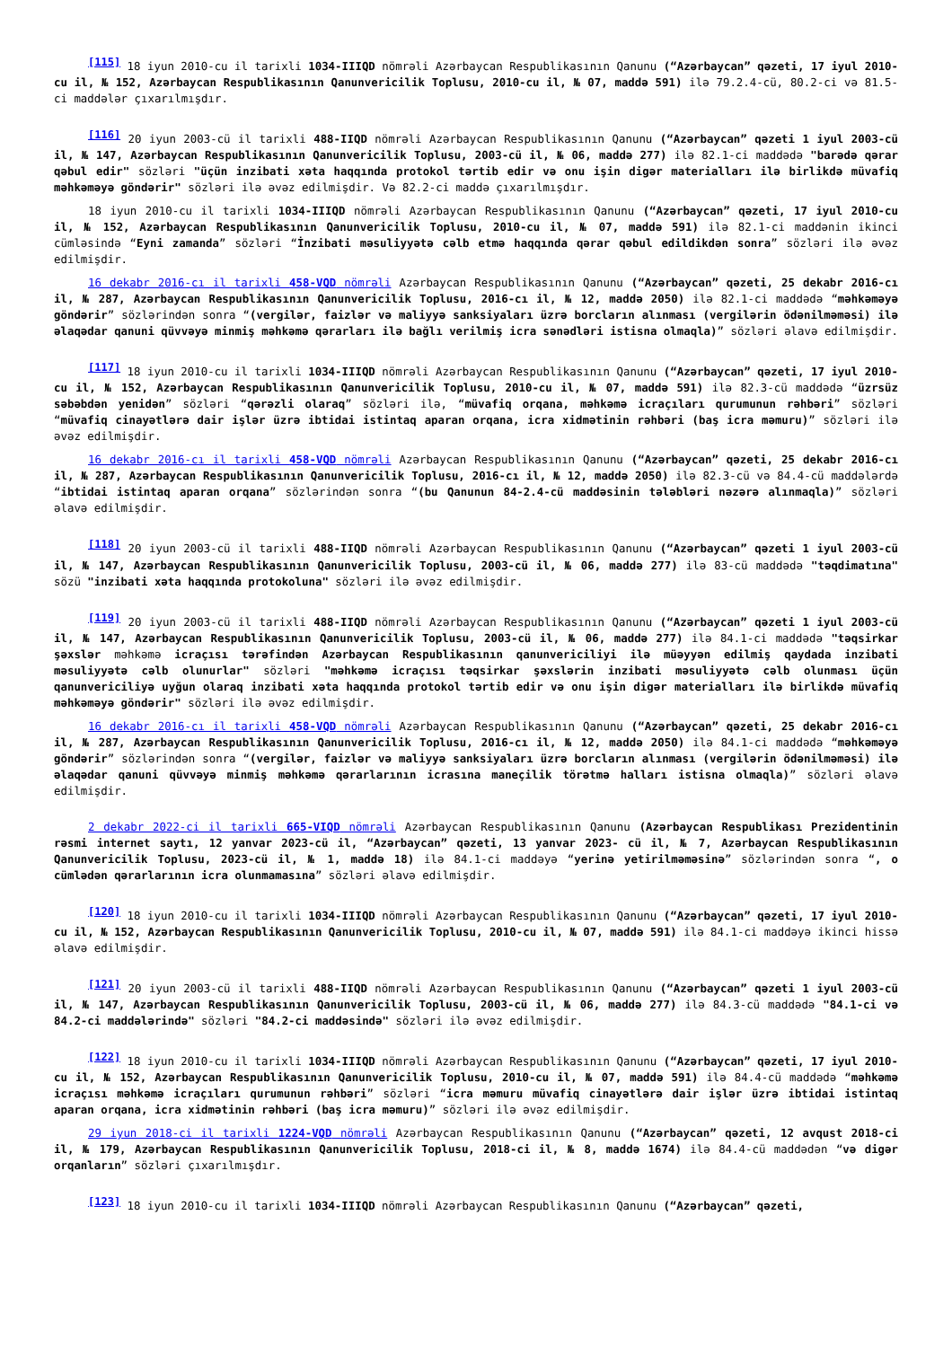<sup>[115]</sup> 18 iyun 2010-cu il tarixli 1034-IIIQD nömrəli Azərbaycan Respublikasının Qanunu (“Azərbaycan” qəzeti, 17 iyul 2010-cu il, № 152, Azərbaycan Respublikasının Qanunvericilik Toplusu, 2010-cu il, № 07, maddə 591) ilə 79.2.4-cü, 80.2-ci və 81.5-ci maddələr çıxarılmışdır.
<sup>[116]</sup> 20 iyun 2003-cü il tarixli 488-IIQD nömrəli Azərbaycan Respublikasının Qanunu (“Azərbaycan” qəzeti 1 iyul 2003-cü il, № 147, Azərbaycan Respublikasının Qanunvericilik Toplusu, 2003-cü il, № 06, maddə 277) ilə 82.1-ci maddədə "barədə qərar qəbul edir" sözləri "üçün inzibati xəta haqqında protokol tərtib edir və onu işin digər materialları ilə birlikdə müvafiq məhkəməyə göndərir" sözləri ilə əvəz edilmişdir. Və 82.2-ci maddə çıxarılmışdır.
18 iyun 2010-cu il tarixli 1034-IIIQD nömrəli Azərbaycan Respublikasının Qanunu (“Azərbaycan” qəzeti, 17 iyul 2010-cu il, № 152, Azərbaycan Respublikasının Qanunvericilik Toplusu, 2010-cu il, № 07, maddə 591) ilə 82.1-ci maddənin ikinci cümləsində “Eyni zamanda” sözləri “İnzibati məsuliyyətə cəlb etmə haqqında qərar qəbul edildikdən sonra” sözləri ilə əvəz edilmişdir.
16 dekabr 2016-cı il tarixli 458-VQD nömrəli Azərbaycan Respublikasının Qanunu (“Azərbaycan” qəzeti, 25 dekabr 2016-cı il, № 287, Azərbaycan Respublikasının Qanunvericilik Toplusu, 2016-cı il, № 12, maddə 2050) ilə 82.1-ci maddədə “məhkəməyə göndərir” sözlərindən sonra “(vergilər, faizlər və maliyyə sanksiyaları üzrə borcların alınması (vergilərin ödənilməməsi) ilə əlaqədar qanuni qüvvəyə minmiş məhkəmə qərarları ilə bağlı verilmiş icra sənədləri istisna olmaqla)” sözləri əlavə edilmişdir.
<sup>[117]</sup> 18 iyun 2010-cu il tarixli 1034-IIIQD nömrəli Azərbaycan Respublikasının Qanunu (“Azərbaycan” qəzeti, 17 iyul 2010-cu il, № 152, Azərbaycan Respublikasının Qanunvericilik Toplusu, 2010-cu il, № 07, maddə 591) ilə 82.3-cü maddədə “üzrsüz səbəbdən yenidən” sözləri “qərəzli olaraq” sözləri ilə, “müvafiq orqana, məhkəmə icraçıları qurumunun rəhbəri” sözləri “müvafiq cinayətlərə dair işlər üzrə ibtidai istintaq aparan orqana, icra xidmətinin rəhbəri (baş icra məmuru)” sözləri ilə əvəz edilmişdir.
16 dekabr 2016-cı il tarixli 458-VQD nömrəli Azərbaycan Respublikasının Qanunu (“Azərbaycan” qəzeti, 25 dekabr 2016-cı il, № 287, Azərbaycan Respublikasının Qanunvericilik Toplusu, 2016-cı il, № 12, maddə 2050) ilə 82.3-cü və 84.4-cü maddələrdə “ibtidai istintaq aparan orqana” sözlərindən sonra “(bu Qanunun 84-2.4-cü maddəsinin tələbləri nəzərə alınmaqla)” sözləri əlavə edilmişdir.
<sup>[118]</sup> 20 iyun 2003-cü il tarixli 488-IIQD nömrəli Azərbaycan Respublikasının Qanunu (“Azərbaycan” qəzeti 1 iyul 2003-cü il, № 147, Azərbaycan Respublikasının Qanunvericilik Toplusu, 2003-cü il, № 06, maddə 277) ilə 83-cü maddədə "təqdimatına" sözü "inzibati xəta haqqında protokoluna" sözləri ilə əvəz edilmişdir.
<sup>[119]</sup> 20 iyun 2003-cü il tarixli 488-IIQD nömrəli Azərbaycan Respublikasının Qanunu (“Azərbaycan” qəzeti 1 iyul 2003-cü il, № 147, Azərbaycan Respublikasının Qanunvericilik Toplusu, 2003-cü il, № 06, maddə 277) ilə 84.1-ci maddədə "təqsirkar şəxslər məhkəmə icraçısı tərəfindən Azərbaycan Respublikasının qanunvericiliyi ilə müəyyən edilmiş qaydada inzibati məsuliyyətə cəlb olunurlar" sözləri "məhkəmə icraçısı təqsirkar şəxslərin inzibati məsuliyyətə cəlb olunması üçün qanunvericiliyə uyğun olaraq inzibati xəta haqqında protokol tərtib edir və onu işin digər materialları ilə birlikdə müvafiq məhkəməyə göndərir" sözləri ilə əvəz edilmişdir.
16 dekabr 2016-cı il tarixli 458-VQD nömrəli Azərbaycan Respublikasının Qanunu (“Azərbaycan” qəzeti, 25 dekabr 2016-cı il, № 287, Azərbaycan Respublikasının Qanunvericilik Toplusu, 2016-cı il, № 12, maddə 2050) ilə 84.1-ci maddədə “məhkəməyə göndərir” sözlərindən sonra “(vergilər, faizlər və maliyyə sanksiyaları üzrə borcların alınması (vergilərin ödənilməməsi) ilə əlaqədar qanuni qüvvəyə minmiş məhkəmə qərarlarının icrasına maneçilik törətmə halları istisna olmaqla)” sözləri əlavə edilmişdir.
2 dekabr 2022-ci il tarixli 665-VIQD nömrəli Azərbaycan Respublikasının Qanunu (Azərbaycan Respublikası Prezidentinin rəsmi internet saytı, 12 yanvar 2023-cü il, “Azərbaycan” qəzeti, 13 yanvar 2023- cü il, № 7, Azərbaycan Respublikasının Qanunvericilik Toplusu, 2023-cü il, № 1, maddə 18) ilə 84.1-ci maddəyə “yerinə yetirilməməsinə” sözlərindən sonra “, o cümlədən qərarlarının icra olunmamasına” sözləri əlavə edilmişdir.
<sup>[120]</sup> 18 iyun 2010-cu il tarixli 1034-IIIQD nömrəli Azərbaycan Respublikasının Qanunu (“Azərbaycan” qəzeti, 17 iyul 2010-cu il, № 152, Azərbaycan Respublikasının Qanunvericilik Toplusu, 2010-cu il, № 07, maddə 591) ilə 84.1-ci maddəyə ikinci hissə əlavə edilmişdir.
<sup>[121]</sup> 20 iyun 2003-cü il tarixli 488-IIQD nömrəli Azərbaycan Respublikasının Qanunu (“Azərbaycan” qəzeti 1 iyul 2003-cü il, № 147, Azərbaycan Respublikasının Qanunvericilik Toplusu, 2003-cü il, № 06, maddə 277) ilə 84.3-cü maddədə "84.1-ci və 84.2-ci maddələrində" sözləri "84.2-ci maddəsində" sözləri ilə əvəz edilmişdir.
<sup>[122]</sup> 18 iyun 2010-cu il tarixli 1034-IIIQD nömrəli Azərbaycan Respublikasının Qanunu (“Azərbaycan” qəzeti, 17 iyul 2010-cu il, № 152, Azərbaycan Respublikasının Qanunvericilik Toplusu, 2010-cu il, № 07, maddə 591) ilə 84.4-cü maddədə “məhkəmə icraçısı məhkəmə icraçıları qurumunun rəhbəri” sözləri “icra məmuru müvafiq cinayətlərə dair işlər üzrə ibtidai istintaq aparan orqana, icra xidmətinin rəhbəri (baş icra məmuru)” sözləri ilə əvəz edilmişdir.
29 iyun 2018-ci il tarixli 1224-VQD nömrəli Azərbaycan Respublikasının Qanunu (“Azərbaycan” qəzeti, 12 avqust 2018-ci il, № 179, Azərbaycan Respublikasının Qanunvericilik Toplusu, 2018-ci il, № 8, maddə 1674) ilə 84.4-cü maddədən “və digər orqanların” sözləri çıxarılmışdır.
<sup>[123]</sup> 18 iyun 2010-cu il tarixli 1034-IIIQD nömrəli Azərbaycan Respublikasının Qanunu (“Azərbaycan” qəzeti,